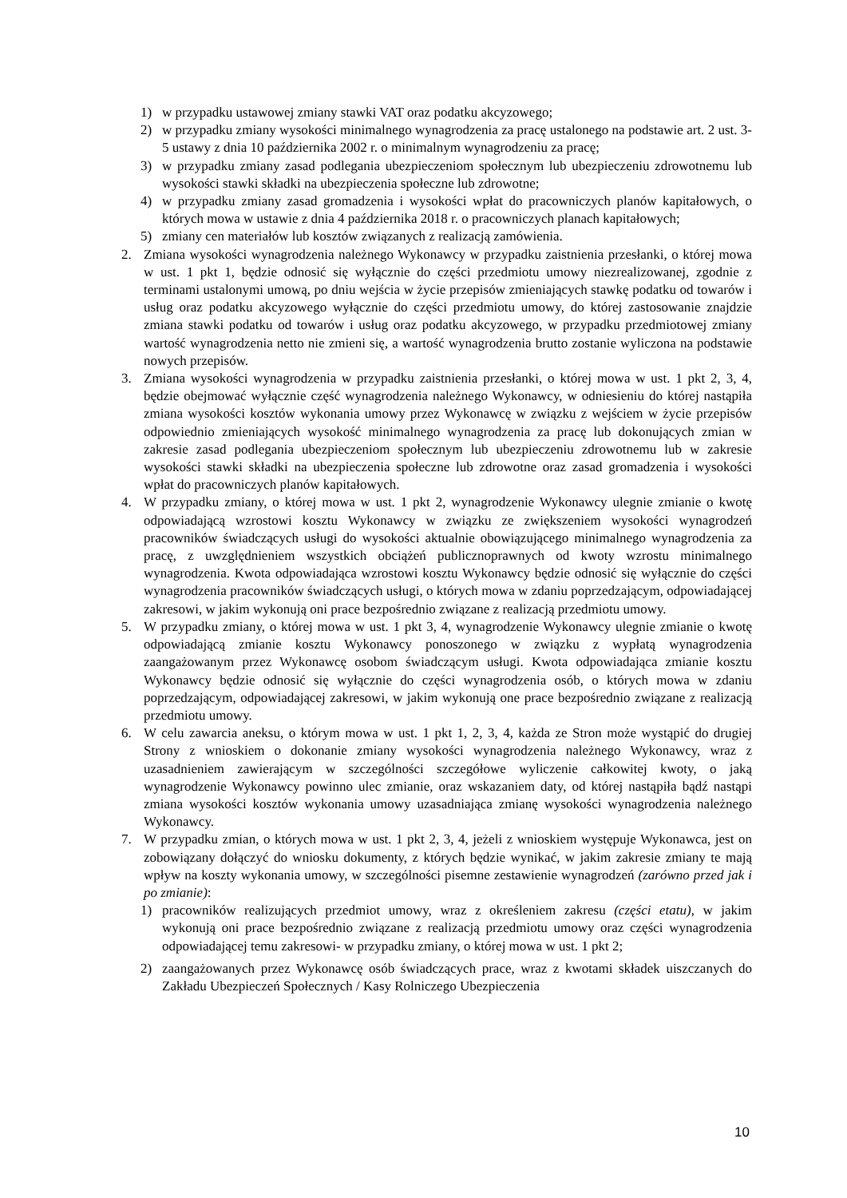1) w przypadku ustawowej zmiany stawki VAT oraz podatku akcyzowego;
2) w przypadku zmiany wysokości minimalnego wynagrodzenia za pracę ustalonego na podstawie art. 2 ust. 3-5 ustawy z dnia 10 października 2002 r. o minimalnym wynagrodzeniu za pracę;
3) w przypadku zmiany zasad podlegania ubezpieczeniom społecznym lub ubezpieczeniu zdrowotnemu lub wysokości stawki składki na ubezpieczenia społeczne lub zdrowotne;
4) w przypadku zmiany zasad gromadzenia i wysokości wpłat do pracowniczych planów kapitałowych, o których mowa w ustawie z dnia 4 października 2018 r. o pracowniczych planach kapitałowych;
5) zmiany cen materiałów lub kosztów związanych z realizacją zamówienia.
2. Zmiana wysokości wynagrodzenia należnego Wykonawcy w przypadku zaistnienia przesłanki, o której mowa w ust. 1 pkt 1, będzie odnosić się wyłącznie do części przedmiotu umowy niezrealizowanej, zgodnie z terminami ustalonymi umową, po dniu wejścia w życie przepisów zmieniających stawkę podatku od towarów i usług oraz podatku akcyzowego wyłącznie do części przedmiotu umowy, do której zastosowanie znajdzie zmiana stawki podatku od towarów i usług oraz podatku akcyzowego, w przypadku przedmiotowej zmiany wartość wynagrodzenia netto nie zmieni się, a wartość wynagrodzenia brutto zostanie wyliczona na podstawie nowych przepisów.
3. Zmiana wysokości wynagrodzenia w przypadku zaistnienia przesłanki, o której mowa w ust. 1 pkt 2, 3, 4, będzie obejmować wyłącznie część wynagrodzenia należnego Wykonawcy, w odniesieniu do której nastąpiła zmiana wysokości kosztów wykonania umowy przez Wykonawcę w związku z wejściem w życie przepisów odpowiednio zmieniających wysokość minimalnego wynagrodzenia za pracę lub dokonujących zmian w zakresie zasad podlegania ubezpieczeniom społecznym lub ubezpieczeniu zdrowotnemu lub w zakresie wysokości stawki składki na ubezpieczenia społeczne lub zdrowotne oraz zasad gromadzenia i wysokości wpłat do pracowniczych planów kapitałowych.
4. W przypadku zmiany, o której mowa w ust. 1 pkt 2, wynagrodzenie Wykonawcy ulegnie zmianie o kwotę odpowiadającą wzrostowi kosztu Wykonawcy w związku ze zwiększeniem wysokości wynagrodzeń pracowników świadczących usługi do wysokości aktualnie obowiązującego minimalnego wynagrodzenia za pracę, z uwzględnieniem wszystkich obciążeń publicznoprawnych od kwoty wzrostu minimalnego wynagrodzenia. Kwota odpowiadająca wzrostowi kosztu Wykonawcy będzie odnosić się wyłącznie do części wynagrodzenia pracowników świadczących usługi, o których mowa w zdaniu poprzedzającym, odpowiadającej zakresowi, w jakim wykonują oni prace bezpośrednio związane z realizacją przedmiotu umowy.
5. W przypadku zmiany, o której mowa w ust. 1 pkt 3, 4, wynagrodzenie Wykonawcy ulegnie zmianie o kwotę odpowiadającą zmianie kosztu Wykonawcy ponoszonego w związku z wypłatą wynagrodzenia zaangażowanym przez Wykonawcę osobom świadczącym usługi. Kwota odpowiadająca zmianie kosztu Wykonawcy będzie odnosić się wyłącznie do części wynagrodzenia osób, o których mowa w zdaniu poprzedzającym, odpowiadającej zakresowi, w jakim wykonują one prace bezpośrednio związane z realizacją przedmiotu umowy.
6. W celu zawarcia aneksu, o którym mowa w ust. 1 pkt 1, 2, 3, 4, każda ze Stron może wystąpić do drugiej Strony z wnioskiem o dokonanie zmiany wysokości wynagrodzenia należnego Wykonawcy, wraz z uzasadnieniem zawierającym w szczególności szczegółowe wyliczenie całkowitej kwoty, o jaką wynagrodzenie Wykonawcy powinno ulec zmianie, oraz wskazaniem daty, od której nastąpiła bądź nastąpi zmiana wysokości kosztów wykonania umowy uzasadniająca zmianę wysokości wynagrodzenia należnego Wykonawcy.
7. W przypadku zmian, o których mowa w ust. 1 pkt 2, 3, 4, jeżeli z wnioskiem występuje Wykonawca, jest on zobowiązany dołączyć do wniosku dokumenty, z których będzie wynikać, w jakim zakresie zmiany te mają wpływ na koszty wykonania umowy, w szczególności pisemne zestawienie wynagrodzeń (zarówno przed jak i po zmianie):
1) pracowników realizujących przedmiot umowy, wraz z określeniem zakresu (części etatu), w jakim wykonują oni prace bezpośrednio związane z realizacją przedmiotu umowy oraz części wynagrodzenia odpowiadającej temu zakresowi- w przypadku zmiany, o której mowa w ust. 1 pkt 2;
2) zaangażowanych przez Wykonawcę osób świadczących prace, wraz z kwotami składek uiszczanych do Zakładu Ubezpieczeń Społecznych / Kasy Rolniczego Ubezpieczenia
10